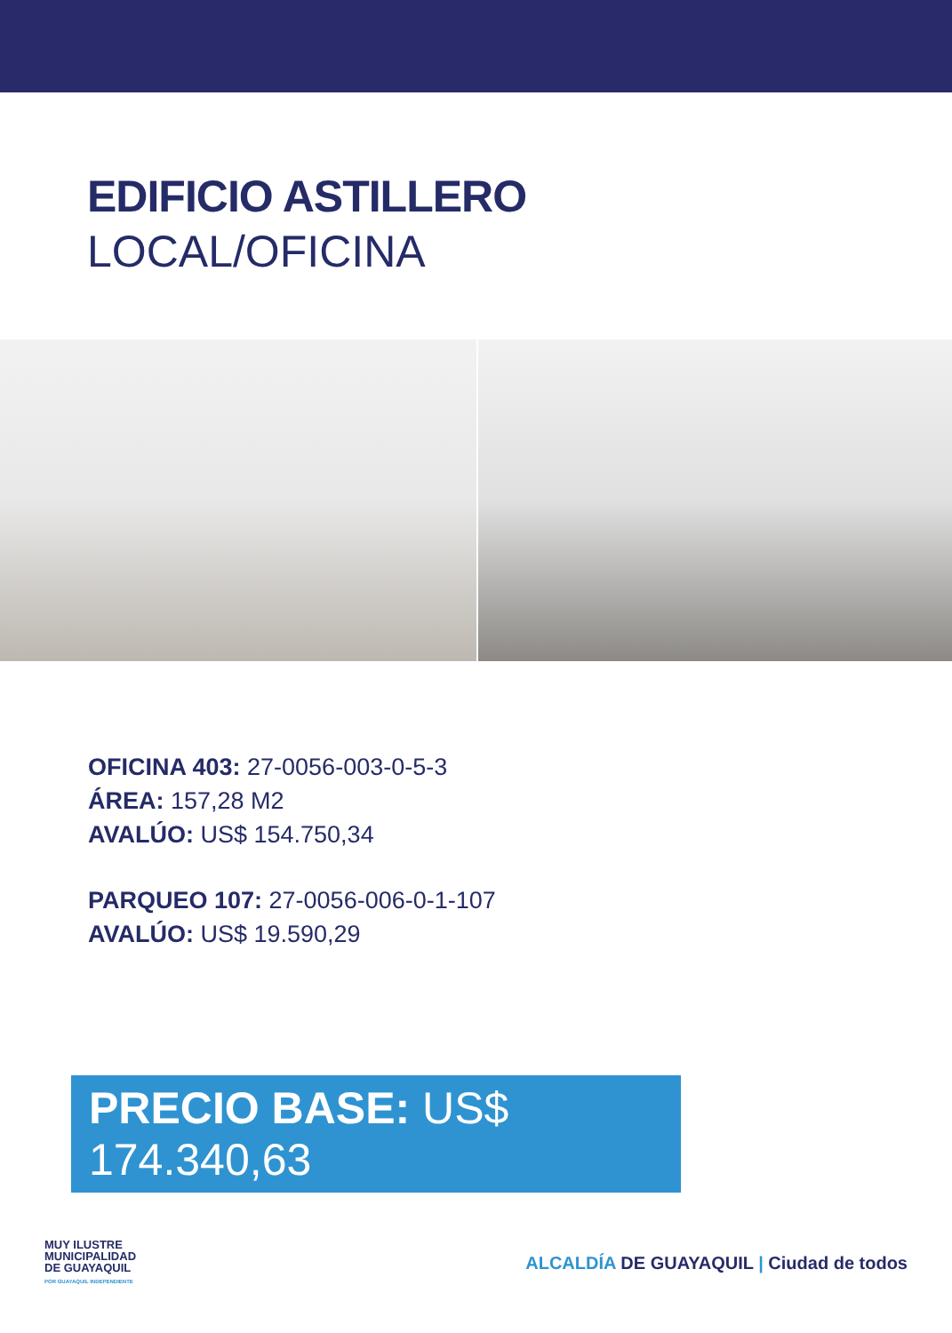EDIFICIO ASTILLERO
LOCAL/OFICINA
OFICINA 403: 27-0056-003-0-5-3
ÁREA: 157,28 M2
AVALÚO: US$ 154.750,34
PARQUEO 107: 27-0056-006-0-1-107
AVALÚO: US$ 19.590,29
PRECIO BASE: US$ 174.340,63
MUY ILUSTRE
MUNICIPALIDAD
DE GUAYAQUIL
POR GUAYAQUIL INDEPENDIENTE
ALCALDÍA DE GUAYAQUIL | Ciudad de todos